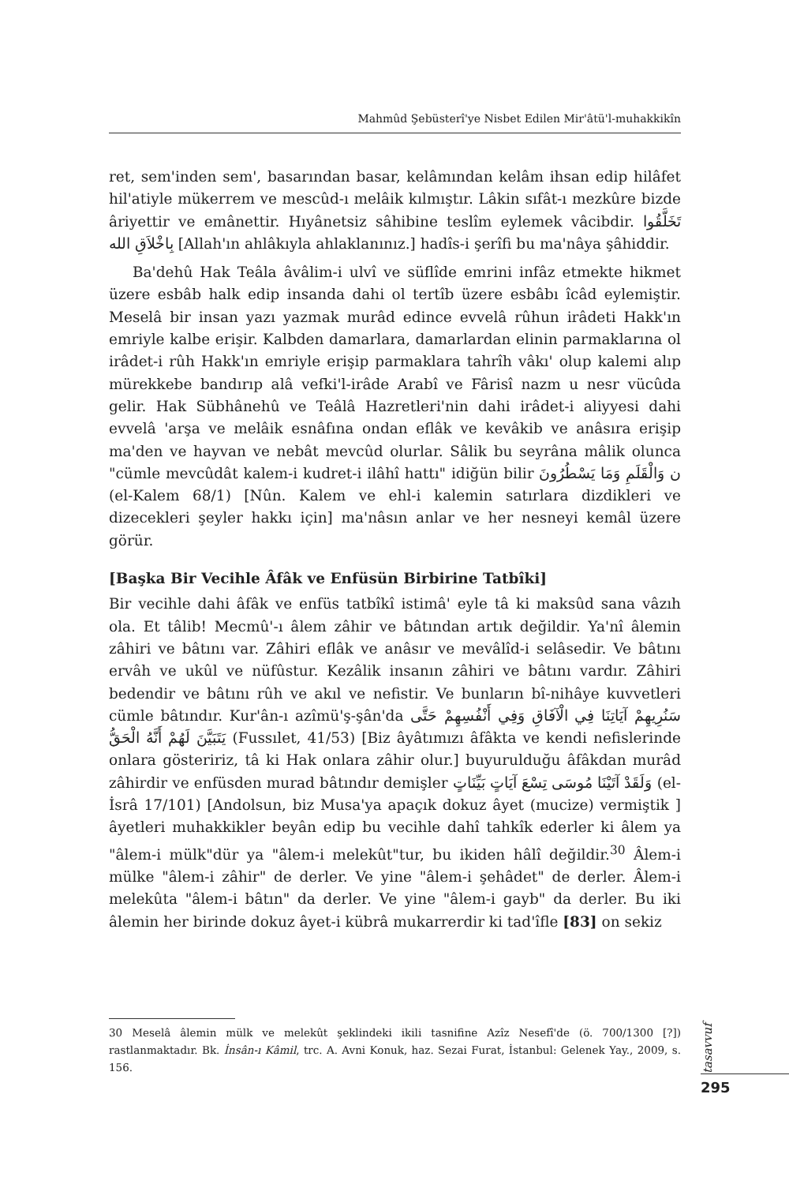Mahmûd Şebüsterî'ye Nisbet Edilen Mir'âtü'l-muhakkikîn
ret, sem'inden sem', basarından basar, kelâmından kelâm ihsan edip hilâfet hil'atiyle mükerrem ve mescûd-ı melâik kılmıştır. Lâkin sıfât-ı mezkûre bizde âriyettir ve emânettir. Hıyânetsiz sâhibine teslîm eylemek vâcibdir. تَخَلَّقُوا بِاخْلاَقِ الله [Allah'ın ahlâkıyla ahlaklanınız.] hadîs-i şerîfi bu ma'nâya şâhiddir.
Ba'dehû Hak Teâla âvâlim-i ulvî ve süflîde emrini infâz etmekte hikmet üzere esbâb halk edip insanda dahi ol tertîb üzere esbâbı îcâd eylemiştir. Meselâ bir insan yazı yazmak murâd edince evvelâ rûhun irâdeti Hakk'ın emriyle kalbe erişir. Kalbden damarlara, damarlardan elinin parmaklarına ol irâdet-i rûh Hakk'ın emriyle erişip parmaklara tahrîh vâkı' olup kalemi alıp mürekkebe bandırıp alâ vefki'l-irâde Arabî ve Fârisî nazm u nesr vücûda gelir. Hak Sübhânehû ve Teâlâ Hazretleri'nin dahi irâdet-i aliyyesi dahi evvelâ 'arşa ve melâik esnâfına ondan eflâk ve kevâkib ve anâsıra erişip ma'den ve hayvan ve nebât mevcûd olurlar. Sâlik bu seyrâna mâlik olunca "cümle mevcûdât kalem-i kudret-i ilâhî hattı" idiğün bilir ن وَالْقَلَمِ وَمَا يَسْطُرُونَ (el-Kalem 68/1) [Nûn. Kalem ve ehl-i kalemin satırlara dizdikleri ve dizecekleri şeyler hakkı için] ma'nâsın anlar ve her nesneyi kemâl üzere görür.
[Başka Bir Vecihle Âfâk ve Enfüsün Birbirine Tatbîki]
Bir vecihle dahi âfâk ve enfüs tatbîkî istimâ' eyle tâ ki maksûd sana vâzıh ola. Et tâlib! Mecmû'-ı âlem zâhir ve bâtından artık değildir. Ya'nî âlemin zâhiri ve bâtını var. Zâhiri eflâk ve anâsır ve mevâlîd-i selâsedir. Ve bâtını ervâh ve ukûl ve nüfûstur. Kezâlik insanın zâhiri ve bâtını vardır. Zâhiri bedendir ve bâtını rûh ve akıl ve nefistir. Ve bunların bî-nihâye kuvvetleri cümle bâtındır. Kur'ân-ı azîmü'ş-şân'da سَنُرِيهِمْ آيَاتِنَا فِي الْآفَاقِ وَفِي أَنْفُسِهِمْ حَتَّى يَتَبَيَّنَ لَهُمْ أَنَّهُ الْحَقُّ (Fussılet, 41/53) [Biz âyâtımızı âfâkta ve kendi nefislerinde onlara gösteririz, tâ ki Hak onlara zâhir olur.] buyurulduğu âfâkdan murâd zâhirdir ve enfüsden murad bâtındır demişler وَلَقَدْ آتَيْنَا مُوسَى تِسْعَ آيَاتٍ بَيِّنَاتٍ (el-İsrâ 17/101) [Andolsun, biz Musa'ya apaçık dokuz âyet (mucize) vermiştik ] âyetleri muhakkikler beyân edip bu vecihle dahî tahkîk ederler ki âlem ya "âlem-i mülk"dür ya "âlem-i melekût"tur, bu ikiden hâlî değildir.<sup>30</sup> Âlem-i mülke "âlem-i zâhir" de derler. Ve yine "âlem-i şehâdet" de derler. Âlem-i melekûta "âlem-i bâtın" da derler. Ve yine "âlem-i gayb" da derler. Bu iki âlemin her birinde dokuz âyet-i kübrâ mukarrerdir ki tad'îfle [83] on sekiz
30 Meselâ âlemin mülk ve melekût şeklindeki ikili tasnifine Azîz Nesefî'de (ö. 700/1300 [?]) rastlanmaktadır. Bk. İnsân-ı Kâmil, trc. A. Avni Konuk, haz. Sezai Furat, İstanbul: Gelenek Yay., 2009, s. 156.
tasavvuf
295